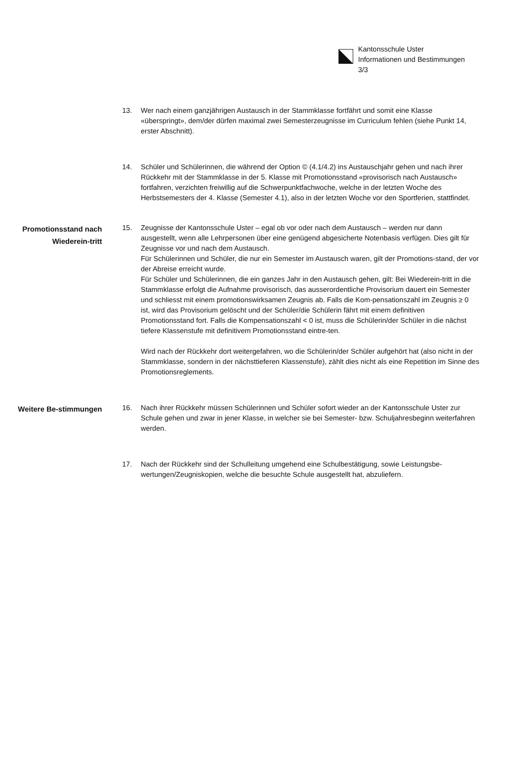Kantonsschule Uster
Informationen und Bestimmungen
3/3
13. Wer nach einem ganzjährigen Austausch in der Stammklasse fortfährt und somit eine Klasse «überspringt», dem/der dürfen maximal zwei Semesterzeugnisse im Curriculum fehlen (siehe Punkt 14, erster Abschnitt).
14. Schüler und Schülerinnen, die während der Option © (4.1/4.2) ins Austauschjahr gehen und nach ihrer Rückkehr mit der Stammklasse in der 5. Klasse mit Promotionsstand «provisorisch nach Austausch» fortfahren, verzichten freiwillig auf die Schwerpunktfachwoche, welche in der letzten Woche des Herbstsemesters der 4. Klasse (Semester 4.1), also in der letzten Woche vor den Sportferien, stattfindet.
Promotionsstand nach Wiederein-tritt
15. Zeugnisse der Kantonsschule Uster – egal ob vor oder nach dem Austausch – werden nur dann ausgestellt, wenn alle Lehrpersonen über eine genügend abgesicherte Notenbasis verfügen. Dies gilt für Zeugnisse vor und nach dem Austausch.
Für Schülerinnen und Schüler, die nur ein Semester im Austausch waren, gilt der Promotions-stand, der vor der Abreise erreicht wurde.
Für Schüler und Schülerinnen, die ein ganzes Jahr in den Austausch gehen, gilt: Bei Wiederein-tritt in die Stammklasse erfolgt die Aufnahme provisorisch, das ausserordentliche Provisorium dauert ein Semester und schliesst mit einem promotionswirksamen Zeugnis ab. Falls die Kom-pensationszahl im Zeugnis ≥ 0 ist, wird das Provisorium gelöscht und der Schüler/die Schülerin fährt mit einem definitiven Promotionsstand fort. Falls die Kompensationszahl < 0 ist, muss die Schülerin/der Schüler in die nächst tiefere Klassenstufe mit definitivem Promotionsstand eintre-ten.
Wird nach der Rückkehr dort weitergefahren, wo die Schülerin/der Schüler aufgehört hat (also nicht in der Stammklasse, sondern in der nächsttieferen Klassenstufe), zählt dies nicht als eine Repetition im Sinne des Promotionsreglements.
Weitere Be-stimmungen
16. Nach ihrer Rückkehr müssen Schülerinnen und Schüler sofort wieder an der Kantonsschule Uster zur Schule gehen und zwar in jener Klasse, in welcher sie bei Semester- bzw. Schuljahresbeginn weiterfahren werden.
17. Nach der Rückkehr sind der Schulleitung umgehend eine Schulbestätigung, sowie Leistungsbe-wertungen/Zeugniskopien, welche die besuchte Schule ausgestellt hat, abzuliefern.